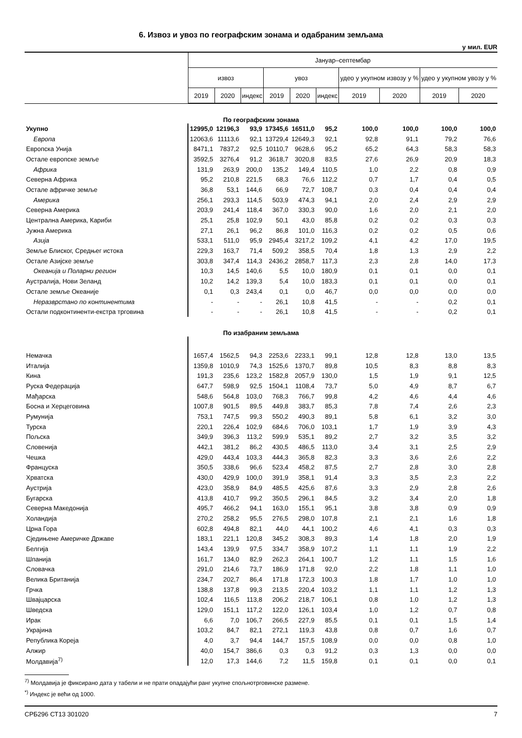6. Извоз и увоз по географским зонама и одабраним земљама
у мил. EUR
| | Јануар–септембар | | | | | | | | | |
| --- | --- | --- | --- | --- | --- | --- | --- | --- | --- | --- |
| | извоз | | | увоз | | | удео у укупном извозу у % | | удео у укупном увозу у % | |
| | 2019 | 2020 | индекс | 2019 | 2020 | индекс | 2019 | 2020 | 2019 | 2020 |
| По географским зонама | | | | | | | | | | |
| Укупно | 12995,0 | 12196,3 | 93,9 | 17345,6 | 16511,0 | 95,2 | 100,0 | 100,0 | 100,0 | 100,0 |
| Европа | 12063,6 | 11113,6 | 92,1 | 13729,4 | 12649,3 | 92,1 | 92,8 | 91,1 | 79,2 | 76,6 |
| Европска Унија | 8471,1 | 7837,2 | 92,5 | 10110,7 | 9628,6 | 95,2 | 65,2 | 64,3 | 58,3 | 58,3 |
| Остале европске земље | 3592,5 | 3276,4 | 91,2 | 3618,7 | 3020,8 | 83,5 | 27,6 | 26,9 | 20,9 | 18,3 |
| Африка | 131,9 | 263,9 | 200,0 | 135,2 | 149,4 | 110,5 | 1,0 | 2,2 | 0,8 | 0,9 |
| Северна Африка | 95,2 | 210,8 | 221,5 | 68,3 | 76,6 | 112,2 | 0,7 | 1,7 | 0,4 | 0,5 |
| Остале афричке земље | 36,8 | 53,1 | 144,6 | 66,9 | 72,7 | 108,7 | 0,3 | 0,4 | 0,4 | 0,4 |
| Америка | 256,1 | 293,3 | 114,5 | 503,9 | 474,3 | 94,1 | 2,0 | 2,4 | 2,9 | 2,9 |
| Северна Америка | 203,9 | 241,4 | 118,4 | 367,0 | 330,3 | 90,0 | 1,6 | 2,0 | 2,1 | 2,0 |
| Централна Америка, Кариби | 25,1 | 25,8 | 102,9 | 50,1 | 43,0 | 85,8 | 0,2 | 0,2 | 0,3 | 0,3 |
| Јужна Америка | 27,1 | 26,1 | 96,2 | 86,8 | 101,0 | 116,3 | 0,2 | 0,2 | 0,5 | 0,6 |
| Азија | 533,1 | 511,0 | 95,9 | 2945,4 | 3217,2 | 109,2 | 4,1 | 4,2 | 17,0 | 19,5 |
| Земље Блиског, Средњег истока | 229,3 | 163,7 | 71,4 | 509,2 | 358,5 | 70,4 | 1,8 | 1,3 | 2,9 | 2,2 |
| Остале Азијске земље | 303,8 | 347,4 | 114,3 | 2436,2 | 2858,7 | 117,3 | 2,3 | 2,8 | 14,0 | 17,3 |
| Океанија и Поларни регион | 10,3 | 14,5 | 140,6 | 5,5 | 10,0 | 180,9 | 0,1 | 0,1 | 0,0 | 0,1 |
| Аустралија, Нови Зеланд | 10,2 | 14,2 | 139,3 | 5,4 | 10,0 | 183,3 | 0,1 | 0,1 | 0,0 | 0,1 |
| Остале земље Океаније | 0,1 | 0,3 | 243,4 | 0,1 | 0,0 | 46,7 | 0,0 | 0,0 | 0,0 | 0,0 |
| Неразврстано по континентима | - | - | - | 26,1 | 10,8 | 41,5 | - | - | 0,2 | 0,1 |
| Остали подконтиненти-екстра трговина | - | - | - | 26,1 | 10,8 | 41,5 | - | - | 0,2 | 0,1 |
| По изабраним земљама | | | | | | | | | | |
| Немачка | 1657,4 | 1562,5 | 94,3 | 2253,6 | 2233,1 | 99,1 | 12,8 | 12,8 | 13,0 | 13,5 |
| Италија | 1359,8 | 1010,9 | 74,3 | 1525,6 | 1370,7 | 89,8 | 10,5 | 8,3 | 8,8 | 8,3 |
| Кина | 191,3 | 235,6 | 123,2 | 1582,8 | 2057,9 | 130,0 | 1,5 | 1,9 | 9,1 | 12,5 |
| Руска Федерација | 647,7 | 598,9 | 92,5 | 1504,1 | 1108,4 | 73,7 | 5,0 | 4,9 | 8,7 | 6,7 |
| Мађарска | 548,6 | 564,8 | 103,0 | 768,3 | 766,7 | 99,8 | 4,2 | 4,6 | 4,4 | 4,6 |
| Босна и Херцеговина | 1007,8 | 901,5 | 89,5 | 449,8 | 383,7 | 85,3 | 7,8 | 7,4 | 2,6 | 2,3 |
| Румунија | 753,1 | 747,5 | 99,3 | 550,2 | 490,3 | 89,1 | 5,8 | 6,1 | 3,2 | 3,0 |
| Турска | 220,1 | 226,4 | 102,9 | 684,6 | 706,0 | 103,1 | 1,7 | 1,9 | 3,9 | 4,3 |
| Пољска | 349,9 | 396,3 | 113,2 | 599,9 | 535,1 | 89,2 | 2,7 | 3,2 | 3,5 | 3,2 |
| Словенија | 442,1 | 381,2 | 86,2 | 430,5 | 486,5 | 113,0 | 3,4 | 3,1 | 2,5 | 2,9 |
| Чешка | 429,0 | 443,4 | 103,3 | 444,3 | 365,8 | 82,3 | 3,3 | 3,6 | 2,6 | 2,2 |
| Француска | 350,5 | 338,6 | 96,6 | 523,4 | 458,2 | 87,5 | 2,7 | 2,8 | 3,0 | 2,8 |
| Хрватска | 430,0 | 429,9 | 100,0 | 391,9 | 358,1 | 91,4 | 3,3 | 3,5 | 2,3 | 2,2 |
| Аустрија | 423,0 | 358,9 | 84,9 | 485,5 | 425,6 | 87,6 | 3,3 | 2,9 | 2,8 | 2,6 |
| Бугарска | 413,8 | 410,7 | 99,2 | 350,5 | 296,1 | 84,5 | 3,2 | 3,4 | 2,0 | 1,8 |
| Северна Македонија | 495,7 | 466,2 | 94,1 | 163,0 | 155,1 | 95,1 | 3,8 | 3,8 | 0,9 | 0,9 |
| Холандија | 270,2 | 258,2 | 95,5 | 276,5 | 298,0 | 107,8 | 2,1 | 2,1 | 1,6 | 1,8 |
| Црна Гора | 602,8 | 494,8 | 82,1 | 44,0 | 44,1 | 100,2 | 4,6 | 4,1 | 0,3 | 0,3 |
| Сједињене Америчке Државе | 183,1 | 221,1 | 120,8 | 345,2 | 308,3 | 89,3 | 1,4 | 1,8 | 2,0 | 1,9 |
| Белгија | 143,4 | 139,9 | 97,5 | 334,7 | 358,9 | 107,2 | 1,1 | 1,1 | 1,9 | 2,2 |
| Шпанија | 161,7 | 134,0 | 82,9 | 262,3 | 264,1 | 100,7 | 1,2 | 1,1 | 1,5 | 1,6 |
| Словачка | 291,0 | 214,6 | 73,7 | 186,9 | 171,8 | 92,0 | 2,2 | 1,8 | 1,1 | 1,0 |
| Велика Британија | 234,7 | 202,7 | 86,4 | 171,8 | 172,3 | 100,3 | 1,8 | 1,7 | 1,0 | 1,0 |
| Грчка | 138,8 | 137,8 | 99,3 | 213,5 | 220,4 | 103,2 | 1,1 | 1,1 | 1,2 | 1,3 |
| Швајцарска | 102,4 | 116,5 | 113,8 | 206,2 | 218,7 | 106,1 | 0,8 | 1,0 | 1,2 | 1,3 |
| Шведска | 129,0 | 151,1 | 117,2 | 122,0 | 126,1 | 103,4 | 1,0 | 1,2 | 0,7 | 0,8 |
| Ирак | 6,6 | 7,0 | 106,7 | 266,5 | 227,9 | 85,5 | 0,1 | 0,1 | 1,5 | 1,4 |
| Украјина | 103,2 | 84,7 | 82,1 | 272,1 | 119,3 | 43,8 | 0,8 | 0,7 | 1,6 | 0,7 |
| Република Кореја | 4,0 | 3,7 | 94,4 | 144,7 | 157,5 | 108,9 | 0,0 | 0,0 | 0,8 | 1,0 |
| Алжир | 40,0 | 154,7 | 386,6 | 0,3 | 0,3 | 91,2 | 0,3 | 1,3 | 0,0 | 0,0 |
| Молдавија<sup>7)</sup> | 12,0 | 17,3 | 144,6 | 7,2 | 11,5 | 159,8 | 0,1 | 0,1 | 0,0 | 0,1 |
<sup>7)</sup> Молдавија је фиксирано дата у табели и не прати опадајући ранг укупне спољнотрговинске размене.
<sup>*)</sup> Индекс је већи од 1000.
СРБ296 СТ13 301020 7